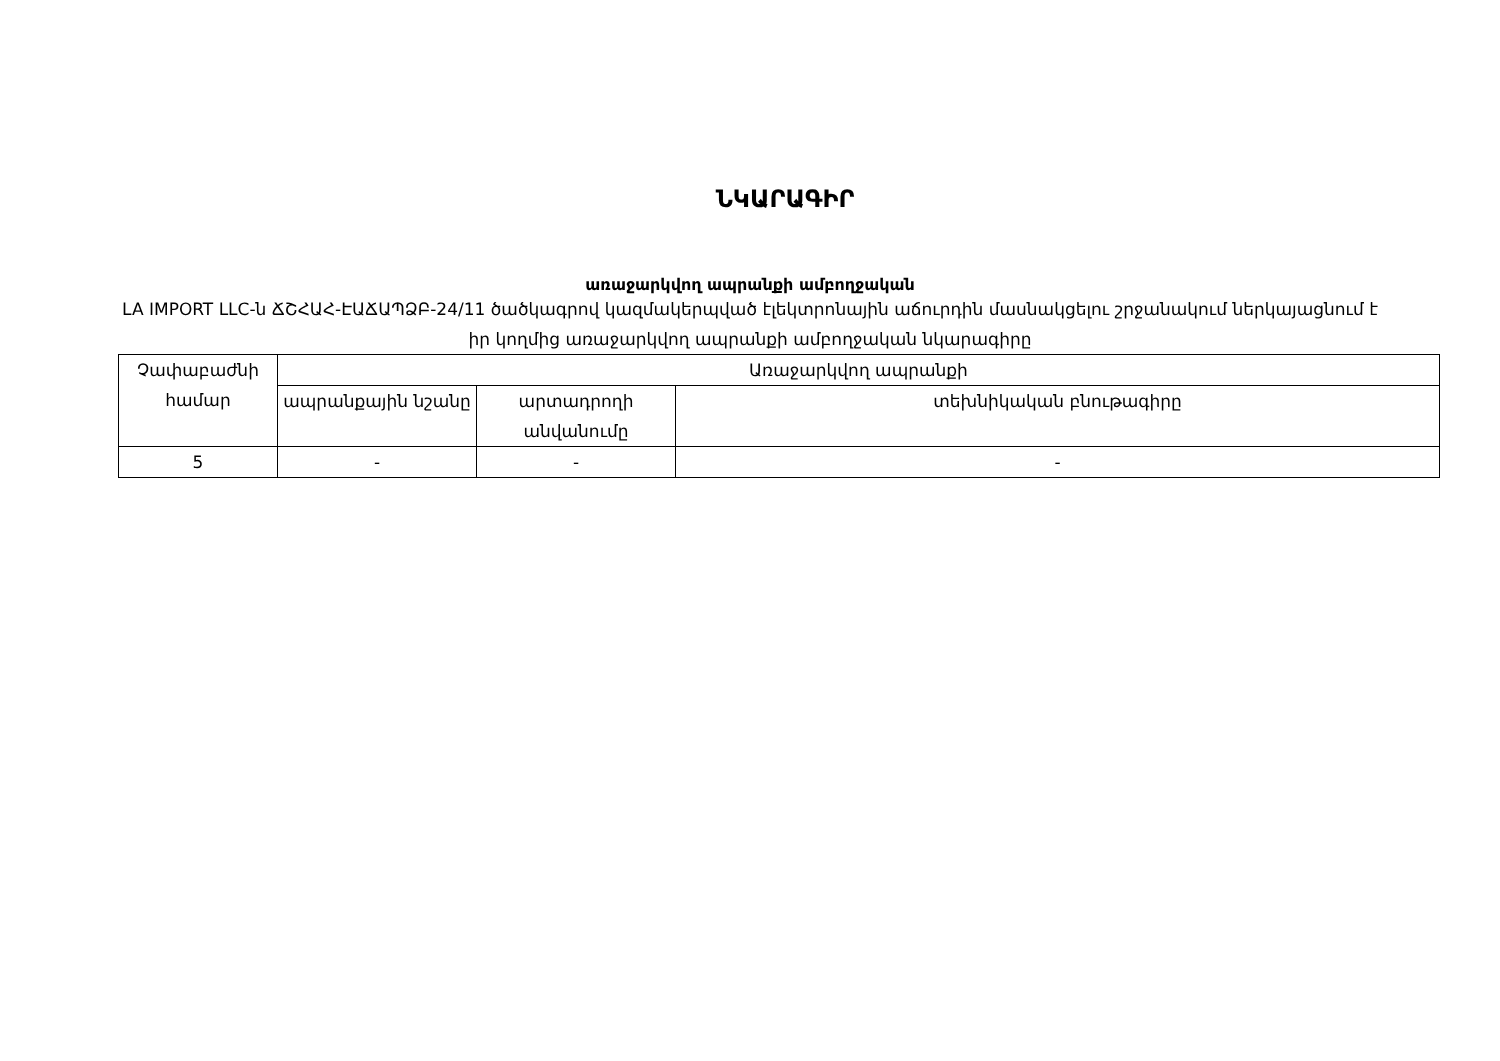ՆԿԱՐԱԳԻՐ
առաջարկվող ապրանքի ամբողջական
LA IMPORT LLC-ն ՃՇՀԱՀ-ԷԱՃԱՊՁԲ-24/11 ծածկագրով կազմակերպված էլեկտրոնային աճուրդին մասնակցելու շրջանակում ներկայացնում է իր կողմից առաջարկվող ապրանքի ամբողջական նկարագիրը
| Չափաբաժնի համար | Առաջարկվող ապրանքի | | |
| --- | --- | --- | --- |
| | ապրանքային նշանը | արտադրողի անվանումը | տեխնիկական բնութագիրը |
| 5 | - | - | - |